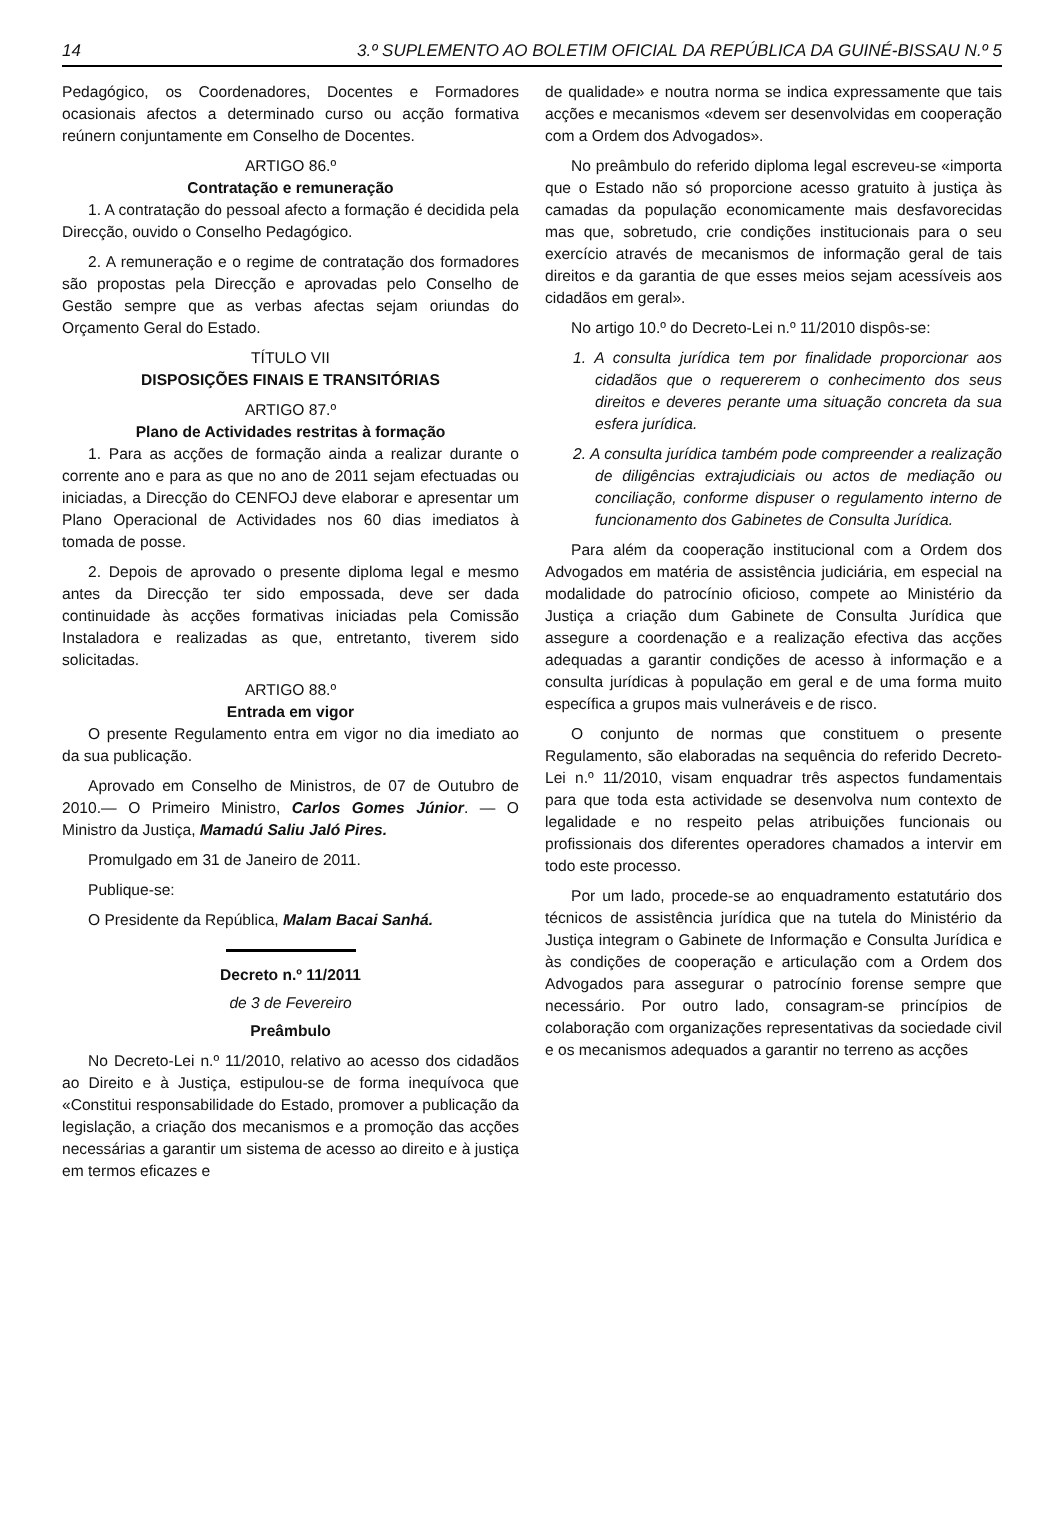14 3.º SUPLEMENTO AO BOLETIM OFICIAL DA REPÚBLICA DA GUINÉ-BISSAU N.º 5
Pedagógico, os Coordenadores, Docentes e Formadores ocasionais afectos a determinado curso ou acção formativa reúnern conjuntamente em Conselho de Docentes.
ARTIGO 86.º
Contratação e remuneração
1. A contratação do pessoal afecto a formação é decidida pela Direcção, ouvido o Conselho Pedagógico.
2. A remuneração e o regime de contratação dos formadores são propostas pela Direcção e aprovadas pelo Conselho de Gestão sempre que as verbas afectas sejam oriundas do Orçamento Geral do Estado.
TÍTULO VII
DISPOSIÇÕES FINAIS E TRANSITÓRIAS
ARTIGO 87.º
Plano de Actividades restritas à formação
1. Para as acções de formação ainda a realizar durante o corrente ano e para as que no ano de 2011 sejam efectuadas ou iniciadas, a Direcção do CENFOJ deve elaborar e apresentar um Plano Operacional de Actividades nos 60 dias imediatos à tomada de posse.
2. Depois de aprovado o presente diploma legal e mesmo antes da Direcção ter sido empossada, deve ser dada continuidade às acções formativas iniciadas pela Comissão Instaladora e realizadas as que, entretanto, tiverem sido solicitadas.
ARTIGO 88.º
Entrada em vigor
O presente Regulamento entra em vigor no dia imediato ao da sua publicação.
Aprovado em Conselho de Ministros, de 07 de Outubro de 2010.— O Primeiro Ministro, Carlos Gomes Júnior. — O Ministro da Justiça, Mamadú Saliu Jaló Pires.
Promulgado em 31 de Janeiro de 2011.
Publique-se:
O Presidente da República, Malam Bacai Sanhá.
Decreto n.º 11/2011
de 3 de Fevereiro
Preâmbulo
No Decreto-Lei n.º 11/2010, relativo ao acesso dos cidadãos ao Direito e à Justiça, estipulou-se de forma inequívoca que «Constitui responsabilidade do Estado, promover a publicação da legislação, a criação dos mecanismos e a promoção das acções necessárias a garantir um sistema de acesso ao direito e à justiça em termos eficazes e
de qualidade» e noutra norma se indica expressamente que tais acções e mecanismos «devem ser desenvolvidas em cooperação com a Ordem dos Advogados».
No preâmbulo do referido diploma legal escreveu-se «importa que o Estado não só proporcione acesso gratuito à justiça às camadas da população economicamente mais desfavorecidas mas que, sobretudo, crie condições institucionais para o seu exercício através de mecanismos de informação geral de tais direitos e da garantia de que esses meios sejam acessíveis aos cidadãos em geral».
No artigo 10.º do Decreto-Lei n.º 11/2010 dispôs-se:
1. A consulta jurídica tem por finalidade proporcionar aos cidadãos que o requererem o conhecimento dos seus direitos e deveres perante uma situação concreta da sua esfera jurídica.
2. A consulta jurídica também pode compreender a realização de diligências extrajudiciais ou actos de mediação ou conciliação, conforme dispuser o regulamento interno de funcionamento dos Gabinetes de Consulta Jurídica.
Para além da cooperação institucional com a Ordem dos Advogados em matéria de assistência judiciária, em especial na modalidade do patrocínio oficioso, compete ao Ministério da Justiça a criação dum Gabinete de Consulta Jurídica que assegure a coordenação e a realização efectiva das acções adequadas a garantir condições de acesso à informação e a consulta jurídicas à população em geral e de uma forma muito específica a grupos mais vulneráveis e de risco.
O conjunto de normas que constituem o presente Regulamento, são elaboradas na sequência do referido Decreto-Lei n.º 11/2010, visam enquadrar três aspectos fundamentais para que toda esta actividade se desenvolva num contexto de legalidade e no respeito pelas atribuições funcionais ou profissionais dos diferentes operadores chamados a intervir em todo este processo.
Por um lado, procede-se ao enquadramento estatutário dos técnicos de assistência jurídica que na tutela do Ministério da Justiça integram o Gabinete de Informação e Consulta Jurídica e às condições de cooperação e articulação com a Ordem dos Advogados para assegurar o patrocínio forense sempre que necessário. Por outro lado, consagram-se princípios de colaboração com organizações representativas da sociedade civil e os mecanismos adequados a garantir no terreno as acções